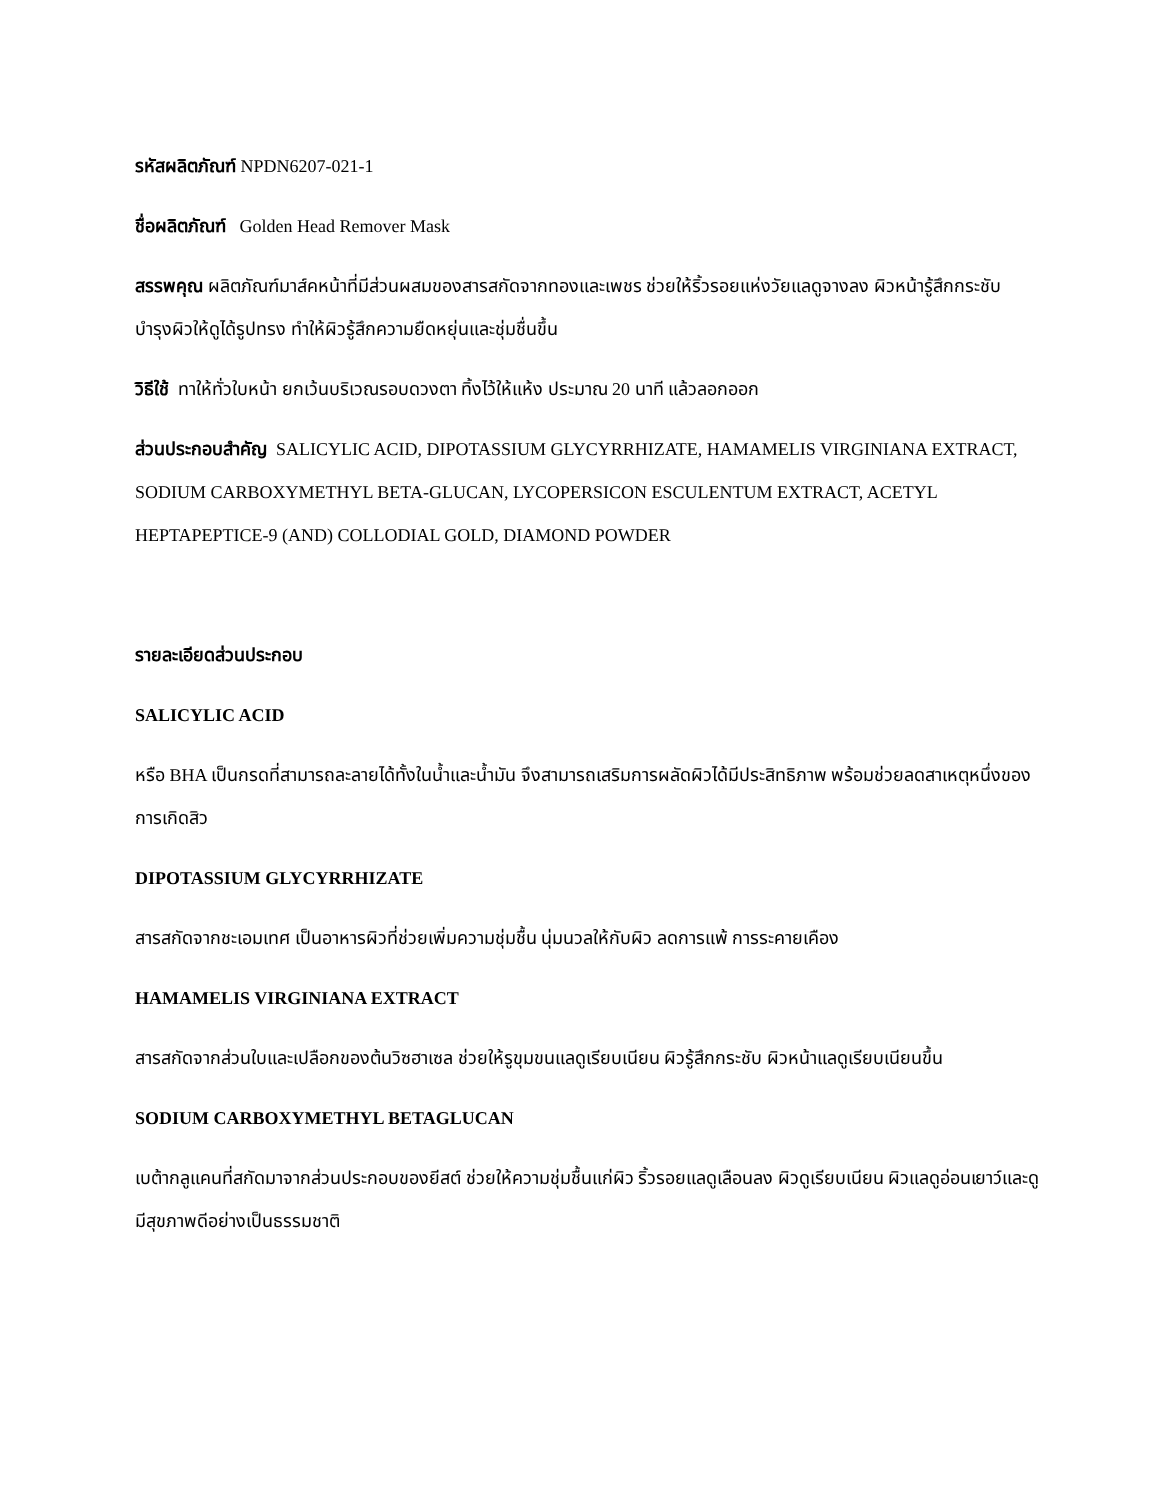รหัสผลิตภัณฑ์ NPDN6207-021-1
ชื่อผลิตภัณฑ์ Golden Head Remover Mask
สรรพคุณ ผลิตภัณฑ์มาส์คหน้าที่มีส่วนผสมของสารสกัดจากทองและเพชร ช่วยให้ริ้วรอยแห่งวัยแลดูจางลง ผิวหน้ารู้สึกกระชับ บำรุงผิวให้ดูได้รูปทรง ทำให้ผิวรู้สึกความยืดหยุ่นและชุ่มชื่นขึ้น
วิธีใช้ ทาให้ทั่วใบหน้า ยกเว้นบริเวณรอบดวงตา ทิ้งไว้ให้แห้ง ประมาณ 20 นาที แล้วลอกออก
ส่วนประกอบสำคัญ SALICYLIC ACID, DIPOTASSIUM GLYCYRRHIZATE, HAMAMELIS VIRGINIANA EXTRACT, SODIUM CARBOXYMETHYL BETA-GLUCAN, LYCOPERSICON ESCULENTUM EXTRACT, ACETYL HEPTAPEPTICE-9 (AND) COLLODIAL GOLD, DIAMOND POWDER
รายละเอียดส่วนประกอบ
SALICYLIC ACID
หรือ BHA เป็นกรดที่สามารถละลายได้ทั้งในน้ำและน้ำมัน จึงสามารถเสริมการผลัดผิวได้มีประสิทธิภาพ พร้อมช่วยลดสาเหตุหนึ่งของการเกิดสิว
DIPOTASSIUM GLYCYRRHIZATE
สารสกัดจากชะเอมเทศ เป็นอาหารผิวที่ช่วยเพิ่มความชุ่มชื้น นุ่มนวลให้กับผิว ลดการแพ้ การระคายเคือง
HAMAMELIS VIRGINIANA EXTRACT
สารสกัดจากส่วนใบและเปลือกของต้นวิซฮาเซล ช่วยให้รูขุมขนแลดูเรียบเนียน ผิวรู้สึกกระชับ ผิวหน้าแลดูเรียบเนียนขึ้น
SODIUM CARBOXYMETHYL BETAGLUCAN
เบต้ากลูแคนที่สกัดมาจากส่วนประกอบของยีสต์ ช่วยให้ความชุ่มชื้นแก่ผิว ริ้วรอยแลดูเลือนลง ผิวดูเรียบเนียน ผิวแลดูอ่อนเยาว์และดูมีสุขภาพดีอย่างเป็นธรรมชาติ